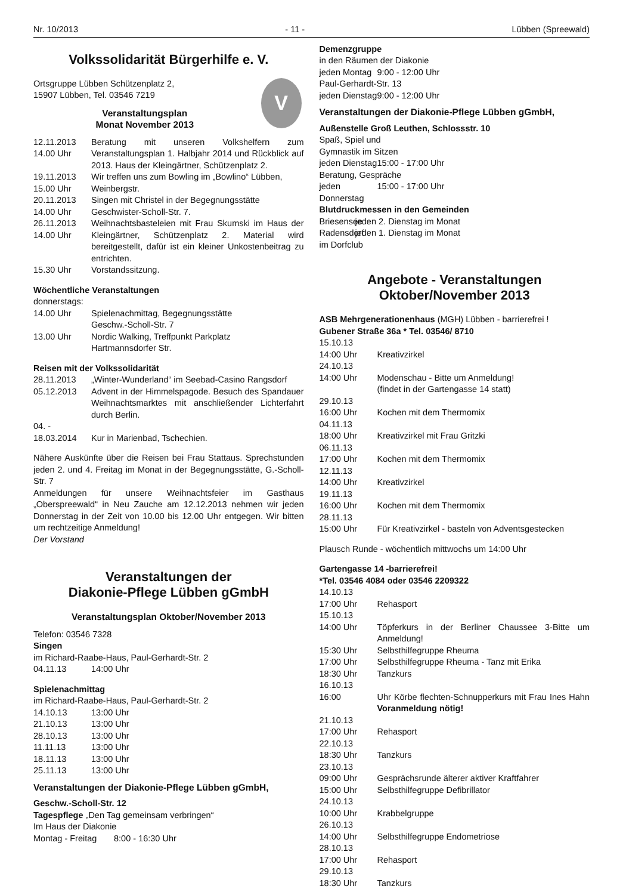Nr. 10/2013 - 11 - Lübben (Spreewald)
Volkssolidarität Bürgerhilfe e. V.
V
Ortsgruppe Lübben Schützenplatz 2,
15907 Lübben, Tel. 03546 7219
Veranstaltungsplan
Monat November 2013
12.11.2013
14.00 Uhr Beratung mit unseren Volkshelfern zum Veranstaltungsplan 1. Halbjahr 2014 und Rückblick auf 2013. Haus der Kleingärtner, Schützenplatz 2.
19.11.2013
15.00 Uhr Wir treffen uns zum Bowling im „Bowlino“ Lübben, Weinbergstr.
20.11.2013
14.00 Uhr Singen mit Christel in der Begegnungsstätte Geschwister-Scholl-Str. 7.
26.11.2013
14.00 Uhr Weihnachtsbasteleien mit Frau Skumski im Haus der Kleingärtner, Schützenplatz 2. Material wird bereitgestellt, dafür ist ein kleiner Unkostenbeitrag zu entrichten.
15.30 Uhr Vorstandssitzung.
Wöchentliche Veranstaltungen
donnerstags:
14.00 Uhr Spielenachmittag, Begegnungsstätte
Geschw.-Scholl-Str. 7
13.00 Uhr Nordic Walking, Treffpunkt Parkplatz
Hartmannsdorfer Str.
Reisen mit der Volkssolidarität
28.11.2013 „Winter-Wunderland“ im Seebad-Casino Rangsdorf
05.12.2013 Advent in der Himmelspagode. Besuch des Spandauer Weihnachtsmarktes mit anschließender Lichterfahrt durch Berlin.
04. -
18.03.2014
Kur in Marienbad, Tschechien.
Nähere Auskünfte über die Reisen bei Frau Stattaus. Sprechstunden jeden 2. und 4. Freitag im Monat in der Begegnungsstätte, G.-Scholl-Str. 7
Anmeldungen für unsere Weihnachtsfeier im Gasthaus „Oberspreewald“ in Neu Zauche am 12.12.2013 nehmen wir jeden Donnerstag in der Zeit von 10.00 bis 12.00 Uhr entgegen. Wir bitten um rechtzeitige Anmeldung!
Der Vorstand
Veranstaltungen der
Diakonie-Pflege Lübben gGmbH
Veranstaltungsplan Oktober/November 2013
Telefon: 03546 7328
Singen
im Richard-Raabe-Haus, Paul-Gerhardt-Str. 2
04.11.13 14:00 Uhr
Spielenachmittag
im Richard-Raabe-Haus, Paul-Gerhardt-Str. 2
14.10.13 13:00 Uhr
21.10.13 13:00 Uhr
28.10.13 13:00 Uhr
11.11.13 13:00 Uhr
18.11.13 13:00 Uhr
25.11.13 13:00 Uhr
Veranstaltungen der Diakonie-Pflege Lübben gGmbH,
Geschw.-Scholl-Str. 12
Tagespflege „Den Tag gemeinsam verbringen“
Im Haus der Diakonie
Montag - Freitag 8:00 - 16:30 Uhr
Demenzgruppe
in den Räumen der Diakonie
jeden Montag 9:00 - 12:00 Uhr
Paul-Gerhardt-Str. 13
jeden Dienstag 9:00 - 12:00 Uhr
Veranstaltungen der Diakonie-Pflege Lübben gGmbH,
Außenstelle Groß Leuthen, Schlossstr. 10
Spaß, Spiel und
Gymnastik im Sitzen
jeden Dienstag 15:00 - 17:00 Uhr
Beratung, Gespräche
jeden Donnerstag 15:00 - 17:00 Uhr
Blutdruckmessen in den Gemeinden
Briesensee jeden 2. Dienstag im Monat
Radensdorf jeden 1. Dienstag im Monat
im Dorfclub
Angebote - Veranstaltungen
Oktober/November 2013
ASB Mehrgenerationenhaus (MGH) Lübben - barrierefrei !
Gubener Straße 36a * Tel. 03546/ 8710
15.10.13
14:00 Uhr Kreativzirkel
24.10.13
14:00 Uhr Modenschau - Bitte um Anmeldung!
(findet in der Gartengasse 14 statt)
29.10.13
16:00 Uhr Kochen mit dem Thermomix
04.11.13
18:00 Uhr Kreativzirkel mit Frau Gritzki
06.11.13
17:00 Uhr Kochen mit dem Thermomix
12.11.13
14:00 Uhr Kreativzirkel
19.11.13
16:00 Uhr Kochen mit dem Thermomix
28.11.13
15:00 Uhr Für Kreativzirkel - basteln von Adventsgestecken
Plausch Runde - wöchentlich mittwochs um 14:00 Uhr
Gartengasse 14 -barrierefrei!
*Tel. 03546 4084 oder 03546 2209322
14.10.13
17:00 Uhr Rehasport
15.10.13
14:00 Uhr Töpferkurs in der Berliner Chaussee 3-Bitte um Anmeldung!
15:30 Uhr Selbsthilfegruppe Rheuma
17:00 Uhr Selbsthilfegruppe Rheuma - Tanz mit Erika
18:30 Uhr Tanzkurs
16.10.13
16:00 Uhr Körbe flechten-Schnupperkurs mit Frau Ines Hahn Voranmeldung nötig!
21.10.13
17:00 Uhr Rehasport
22.10.13
18:30 Uhr Tanzkurs
23.10.13
09:00 Uhr Gesprächsrunde älterer aktiver Kraftfahrer
15:00 Uhr Selbsthilfegruppe Defibrillator
24.10.13
10:00 Uhr Krabbelgruppe
26.10.13
14:00 Uhr Selbsthilfegruppe Endometriose
28.10.13
17:00 Uhr Rehasport
29.10.13
18:30 Uhr Tanzkurs